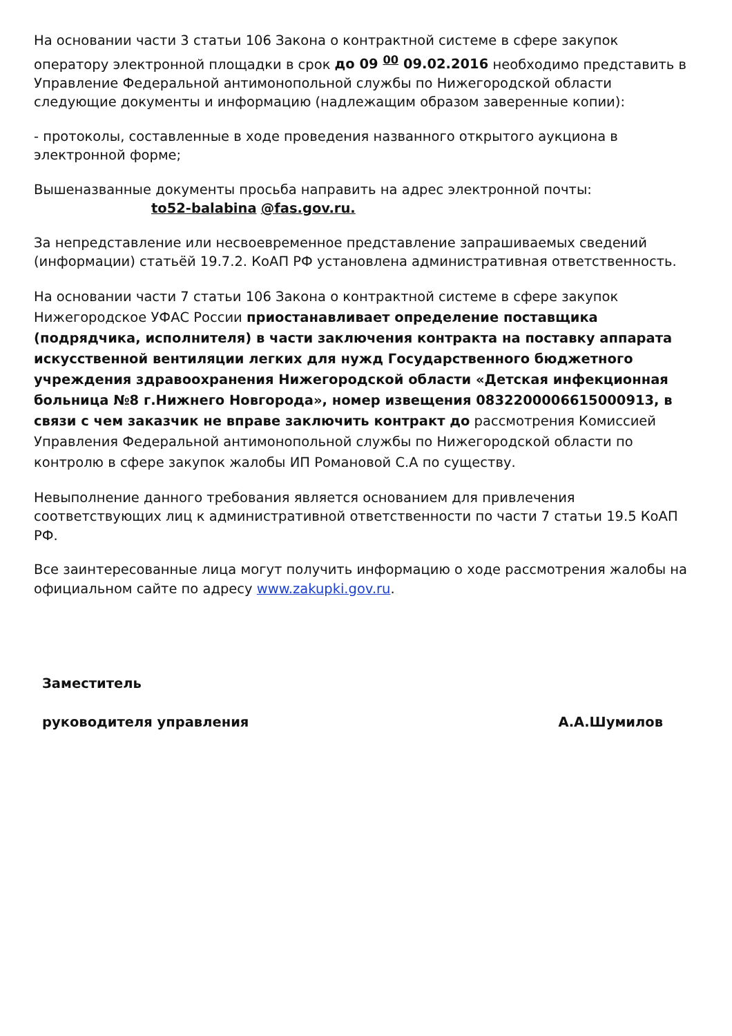На основании части 3 статьи 106 Закона о контрактной системе в сфере закупок оператору электронной площадки в срок до 09 <sup>00</sup> 09.02.2016 необходимо представить в Управление Федеральной антимонопольной службы по Нижегородской области следующие документы и информацию (надлежащим образом заверенные копии):
- протоколы, составленные в ходе проведения названного открытого аукциона в электронной форме;
Вышеназванные документы просьба направить на адрес электронной почты: to52-balabina @fas.gov.ru.
За непредставление или несвоевременное представление запрашиваемых сведений (информации) статьёй 19.7.2. КоАП РФ установлена административная ответственность.
На основании части 7 статьи 106 Закона о контрактной системе в сфере закупок Нижегородское УФАС России приостанавливает определение поставщика (подрядчика, исполнителя) в части заключения контракта на поставку аппарата искусственной вентиляции легких для нужд Государственного бюджетного учреждения здравоохранения Нижегородской области «Детская инфекционная больница №8 г.Нижнего Новгорода», номер извещения 0832200006615000913, в связи с чем заказчик не вправе заключить контракт до рассмотрения Комиссией Управления Федеральной антимонопольной службы по Нижегородской области по контролю в сфере закупок жалобы ИП Романовой С.А по существу.
Невыполнение данного требования является основанием для привлечения соответствующих лиц к административной ответственности по части 7 статьи 19.5 КоАП РФ.
Все заинтересованные лица могут получить информацию о ходе рассмотрения жалобы на официальном сайте по адресу www.zakupki.gov.ru.
Заместитель
руководителя управления А.А.Шумилов